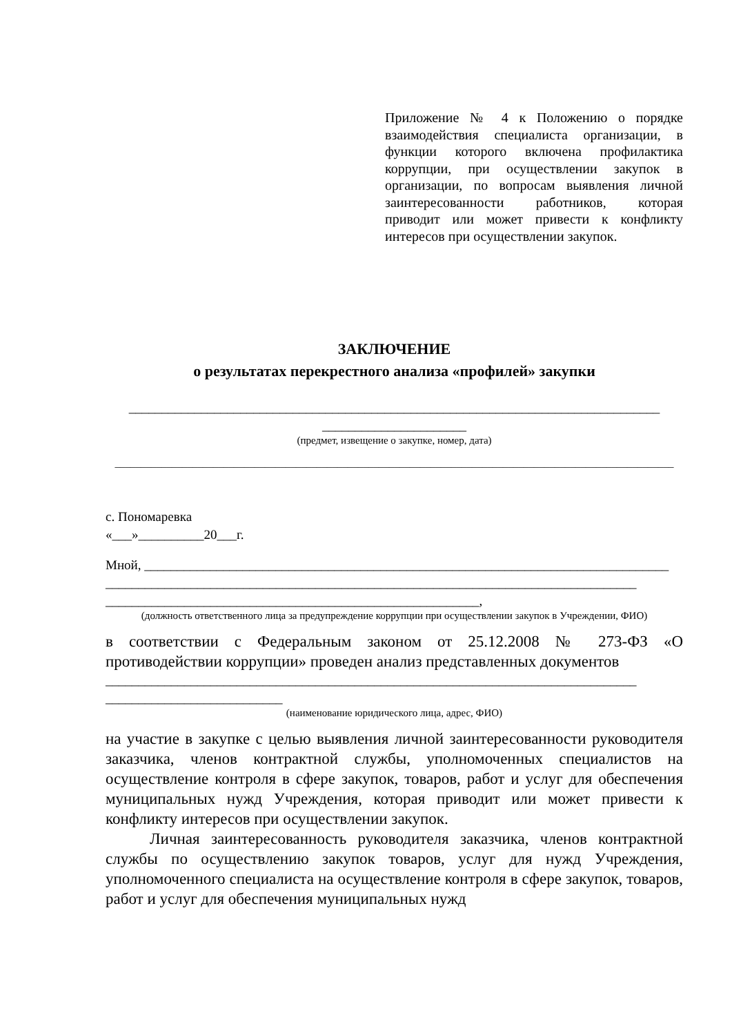Приложение № 4 к Положению о порядке взаимодействия специалиста организации, в функции которого включена профилактика коррупции, при осуществлении закупок в организации, по вопросам выявления личной заинтересованности работников, которая приводит или может привести к конфликту интересов при осуществлении закупок.
ЗАКЛЮЧЕНИЕ
о результатах перекрестного анализа «профилей» закупки
_________________________________________________________________________________
______________________
(предмет, извещение о закупке, номер, дата)
____________________________________________________________________________________________________________
с. Пономаревка
«___»__________20___г.
Мной, ________________________________________________________________________________
_________________________________________________________________________________
_________________________________________________________,
(должность ответственного лица за предупреждение коррупции при осуществлении закупок в Учреждении, ФИО)
в соответствии с Федеральным законом от 25.12.2008 № 273-ФЗ «О противодействии коррупции» проведен анализ представленных документов
_________________________________________________________________________________
___________________________
(наименование юридического лица, адрес, ФИО)
на участие в закупке с целью выявления личной заинтересованности руководителя заказчика, членов контрактной службы, уполномоченных специалистов на осуществление контроля в сфере закупок, товаров, работ и услуг для обеспечения муниципальных нужд Учреждения, которая приводит или может привести к конфликту интересов при осуществлении закупок.
Личная заинтересованность руководителя заказчика, членов контрактной службы по осуществлению закупок товаров, услуг для нужд Учреждения, уполномоченного специалиста на осуществление контроля в сфере закупок, товаров, работ и услуг для обеспечения муниципальных нужд